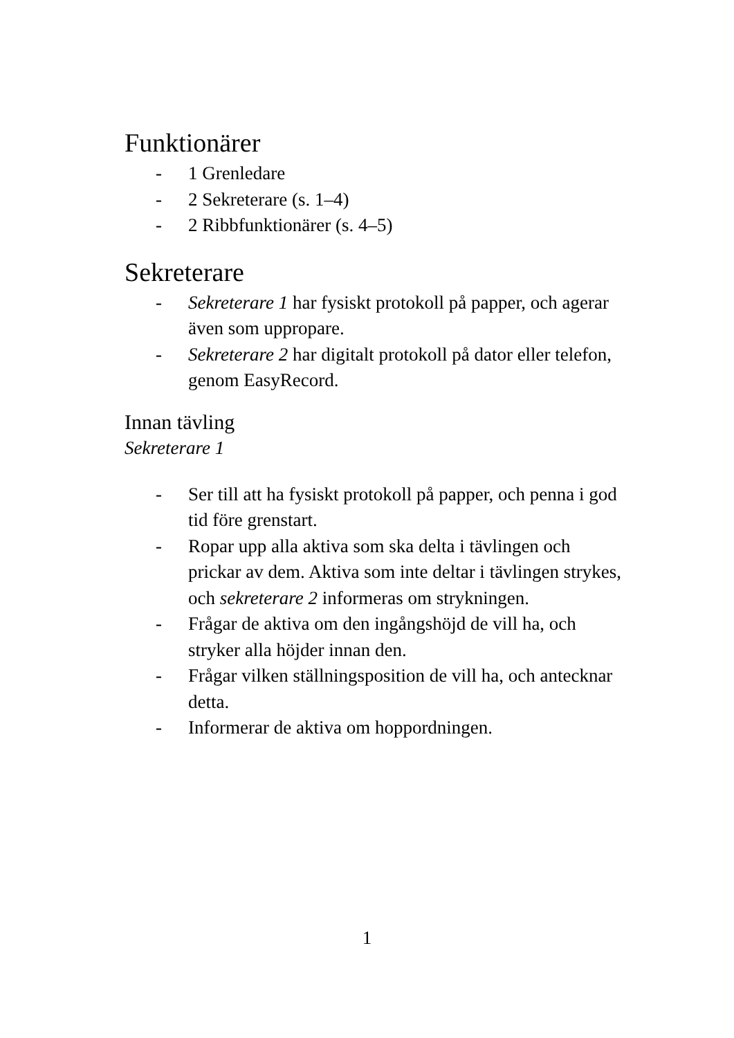Funktionärer
- 1 Grenledare
- 2 Sekreterare (s. 1–4)
- 2 Ribbfunktionärer (s. 4–5)
Sekreterare
- Sekreterare 1 har fysiskt protokoll på papper, och agerar även som uppropare.
- Sekreterare 2 har digitalt protokoll på dator eller telefon, genom EasyRecord.
Innan tävling
Sekreterare 1
- Ser till att ha fysiskt protokoll på papper, och penna i god tid före grenstart.
- Ropar upp alla aktiva som ska delta i tävlingen och prickar av dem. Aktiva som inte deltar i tävlingen strykes, och sekreterare 2 informeras om strykningen.
- Frågar de aktiva om den ingångshöjd de vill ha, och stryker alla höjder innan den.
- Frågar vilken ställningsposition de vill ha, och antecknar detta.
- Informerar de aktiva om hoppordningen.
1